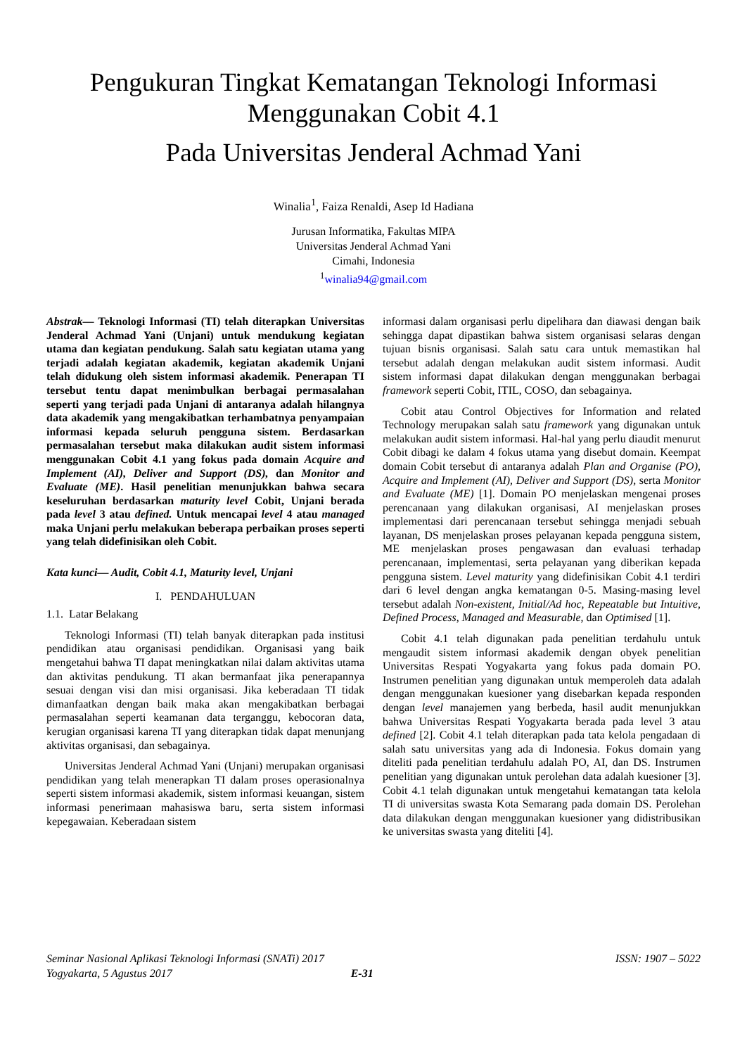Pengukuran Tingkat Kematangan Teknologi Informasi
Menggunakan Cobit 4.1
Pada Universitas Jenderal Achmad Yani
Winalia<sup>1</sup>, Faiza Renaldi, Asep Id Hadiana
Jurusan Informatika, Fakultas MIPA
Universitas Jenderal Achmad Yani
Cimahi, Indonesia
<sup>1</sup> winalia94@gmail.com
Abstrak— Teknologi Informasi (TI) telah diterapkan Universitas Jenderal Achmad Yani (Unjani) untuk mendukung kegiatan utama dan kegiatan pendukung. Salah satu kegiatan utama yang terjadi adalah kegiatan akademik, kegiatan akademik Unjani telah didukung oleh sistem informasi akademik. Penerapan TI tersebut tentu dapat menimbulkan berbagai permasalahan seperti yang terjadi pada Unjani di antaranya adalah hilangnya data akademik yang mengakibatkan terhambatnya penyampaian informasi kepada seluruh pengguna sistem. Berdasarkan permasalahan tersebut maka dilakukan audit sistem informasi menggunakan Cobit 4.1 yang fokus pada domain Acquire and Implement (AI), Deliver and Support (DS), dan Monitor and Evaluate (ME). Hasil penelitian menunjukkan bahwa secara keseluruhan berdasarkan maturity level Cobit, Unjani berada pada level 3 atau defined. Untuk mencapai level 4 atau managed maka Unjani perlu melakukan beberapa perbaikan proses seperti yang telah didefinisikan oleh Cobit.
Kata kunci— Audit, Cobit 4.1, Maturity level, Unjani
I. PENDAHULUAN
1.1. Latar Belakang
Teknologi Informasi (TI) telah banyak diterapkan pada institusi pendidikan atau organisasi pendidikan. Organisasi yang baik mengetahui bahwa TI dapat meningkatkan nilai dalam aktivitas utama dan aktivitas pendukung. TI akan bermanfaat jika penerapannya sesuai dengan visi dan misi organisasi. Jika keberadaan TI tidak dimanfaatkan dengan baik maka akan mengakibatkan berbagai permasalahan seperti keamanan data terganggu, kebocoran data, kerugian organisasi karena TI yang diterapkan tidak dapat menunjang aktivitas organisasi, dan sebagainya.
Universitas Jenderal Achmad Yani (Unjani) merupakan organisasi pendidikan yang telah menerapkan TI dalam proses operasionalnya seperti sistem informasi akademik, sistem informasi keuangan, sistem informasi penerimaan mahasiswa baru, serta sistem informasi kepegawaian. Keberadaan sistem
informasi dalam organisasi perlu dipelihara dan diawasi dengan baik sehingga dapat dipastikan bahwa sistem organisasi selaras dengan tujuan bisnis organisasi. Salah satu cara untuk memastikan hal tersebut adalah dengan melakukan audit sistem informasi. Audit sistem informasi dapat dilakukan dengan menggunakan berbagai framework seperti Cobit, ITIL, COSO, dan sebagainya.
Cobit atau Control Objectives for Information and related Technology merupakan salah satu framework yang digunakan untuk melakukan audit sistem informasi. Hal-hal yang perlu diaudit menurut Cobit dibagi ke dalam 4 fokus utama yang disebut domain. Keempat domain Cobit tersebut di antaranya adalah Plan and Organise (PO), Acquire and Implement (AI), Deliver and Support (DS), serta Monitor and Evaluate (ME) [1]. Domain PO menjelaskan mengenai proses perencanaan yang dilakukan organisasi, AI menjelaskan proses implementasi dari perencanaan tersebut sehingga menjadi sebuah layanan, DS menjelaskan proses pelayanan kepada pengguna sistem, ME menjelaskan proses pengawasan dan evaluasi terhadap perencanaan, implementasi, serta pelayanan yang diberikan kepada pengguna sistem. Level maturity yang didefinisikan Cobit 4.1 terdiri dari 6 level dengan angka kematangan 0-5. Masing-masing level tersebut adalah Non-existent, Initial/Ad hoc, Repeatable but Intuitive, Defined Process, Managed and Measurable, dan Optimised [1].
Cobit 4.1 telah digunakan pada penelitian terdahulu untuk mengaudit sistem informasi akademik dengan obyek penelitian Universitas Respati Yogyakarta yang fokus pada domain PO. Instrumen penelitian yang digunakan untuk memperoleh data adalah dengan menggunakan kuesioner yang disebarkan kepada responden dengan level manajemen yang berbeda, hasil audit menunjukkan bahwa Universitas Respati Yogyakarta berada pada level 3 atau defined [2]. Cobit 4.1 telah diterapkan pada tata kelola pengadaan di salah satu universitas yang ada di Indonesia. Fokus domain yang diteliti pada penelitian terdahulu adalah PO, AI, dan DS. Instrumen penelitian yang digunakan untuk perolehan data adalah kuesioner [3]. Cobit 4.1 telah digunakan untuk mengetahui kematangan tata kelola TI di universitas swasta Kota Semarang pada domain DS. Perolehan data dilakukan dengan menggunakan kuesioner yang didistribusikan ke universitas swasta yang diteliti [4].
Seminar Nasional Aplikasi Teknologi Informasi (SNATi) 2017
Yogyakarta, 5 Agustus 2017 E-31
ISSN: 1907 – 5022